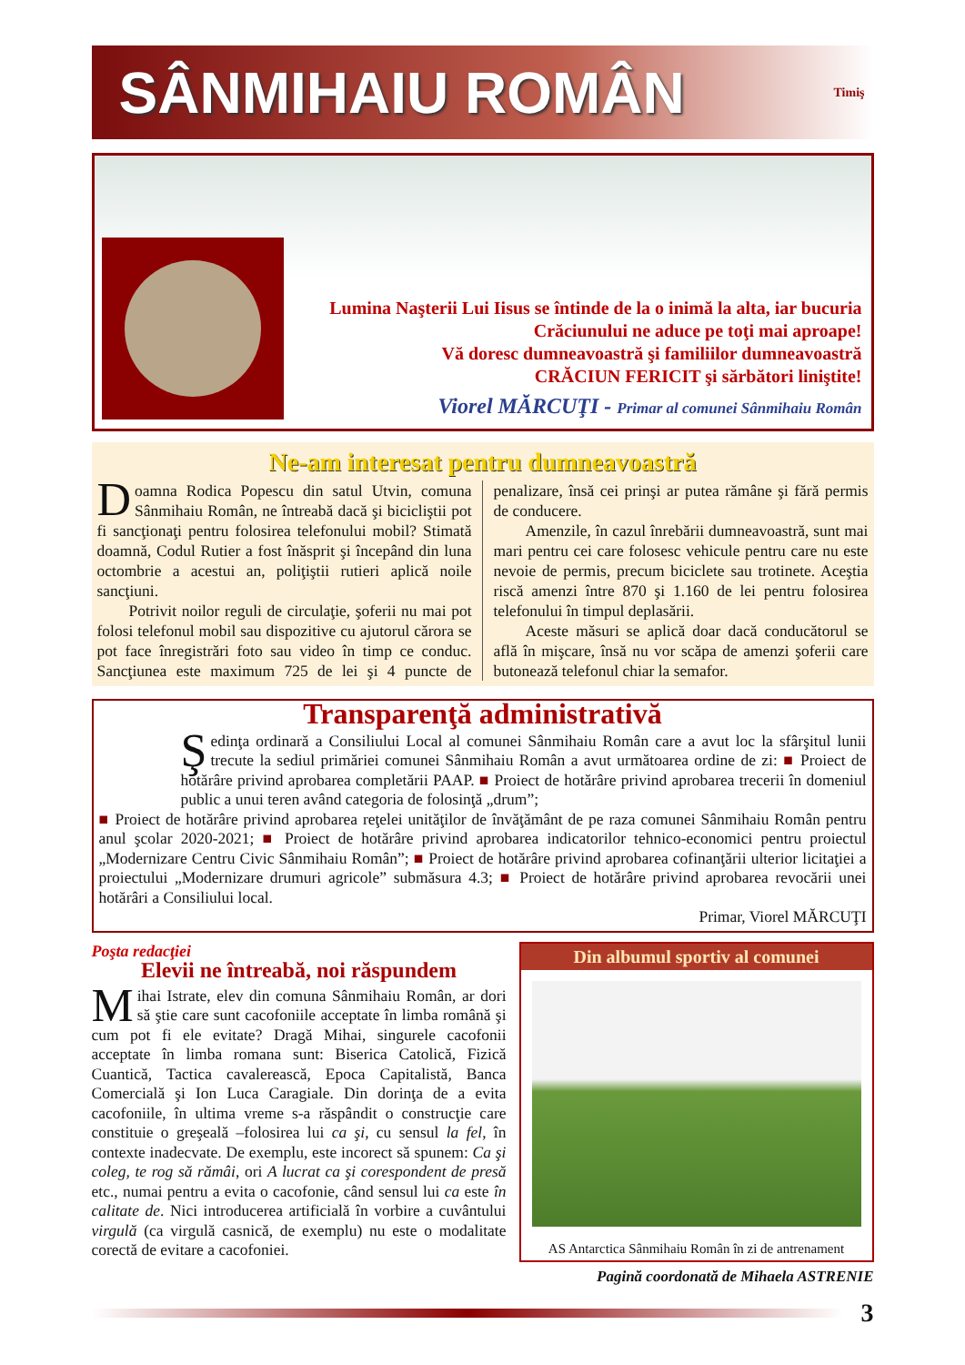SÂNMIHAIU ROMÂN
Timiş
Lumina Naşterii Lui Iisus se întinde de la o inimă la alta, iar bucuria Crăciunului ne aduce pe toţi mai aproape!
Vă doresc dumneavoastră şi familiilor dumneavoastră
CRĂCIUN FERICIT şi sărbători liniştite!
Viorel MĂRCUŢI - Primar al comunei Sânmihaiu Român
Ne-am interesat pentru dumneavoastră
Doamna Rodica Popescu din satul Utvin, comuna Sânmihaiu Român, ne întreabă dacă şi bicicliştii pot fi sancţionaţi pentru folosirea telefonului mobil? Stimată doamnă, Codul Rutier a fost înăsprit şi începând din luna octombrie a acestui an, poliţiştii rutieri aplică noile sancţiuni.
Potrivit noilor reguli de circulaţie, şoferii nu mai pot folosi telefonul mobil sau dispozitive cu ajutorul cărora se pot face înregistrări foto sau video în timp ce conduc. Sancţiunea este maximum 725 de lei şi 4 puncte de penalizare, însă cei prinşi ar putea rămâne şi fără permis de conducere.
Amenzile, în cazul înrebării dumneavoastră, sunt mai mari pentru cei care folosesc vehicule pentru care nu este nevoie de permis, precum biciclete sau trotinete. Aceştia riscă amenzi între 870 şi 1.160 de lei pentru folosirea telefonului în timpul deplasării.
Aceste măsuri se aplică doar dacă conducătorul se află în mişcare, însă nu vor scăpa de amenzi şoferii care butonează telefonul chiar la semafor.
Transparenţă administrativă
Şedinţa ordinară a Consiliului Local al comunei Sânmihaiu Român care a avut loc la sfârşitul lunii trecute la sediul primăriei comunei Sânmihaiu Român a avut următoarea ordine de zi: ■ Proiect de hotărâre privind aprobarea completării PAAP. ■ Proiect de hotărâre privind aprobarea trecerii în domeniul public a unui teren având categoria de folosinţă „drum”;
■ Proiect de hotărâre privind aprobarea reţelei unităţilor de învăţământ de pe raza comunei Sânmihaiu Român pentru anul şcolar 2020-2021; ■ Proiect de hotărâre privind aprobarea indicatorilor tehnico-economici pentru proiectul „Modernizare Centru Civic Sânmihaiu Român”; ■ Proiect de hotărâre privind aprobarea cofinanţării ulterior licitaţiei a proiectului „Modernizare drumuri agricole” submăsura 4.3; ■ Proiect de hotărâre privind aprobarea revocării unei hotărâri a Consiliului local.
Primar, Viorel MĂRCUŢI
Poşta redacţiei
Elevii ne întreabă, noi răspundem
Mihai Istrate, elev din comuna Sânmihaiu Român, ar dori să ştie care sunt cacofoniile acceptate în limba română şi cum pot fi ele evitate? Dragă Mihai, singurele cacofonii acceptate în limba romana sunt: Biserica Catolică, Fizică Cuantică, Tactica cavalerească, Epoca Capitalistă, Banca Comercială şi Ion Luca Caragiale. Din dorinţa de a evita cacofoniile, în ultima vreme s-a răspândit o construcţie care constituie o greşeală –folosirea lui ca şi, cu sensul la fel, în contexte inadecvate. De exemplu, este incorect să spunem: Ca şi coleg, te rog să rămâi, ori A lucrat ca şi corespondent de presă etc., numai pentru a evita o cacofonie, când sensul lui ca este în calitate de. Nici introducerea artificială în vorbire a cuvântului virgulă (ca virgulă casnică, de exemplu) nu este o modalitate corectă de evitare a cacofoniei.
Din albumul sportiv al comunei
AS Antarctica Sânmihaiu Român în zi de antrenament
Pagină coordonată de Mihaela ASTRENIE
3